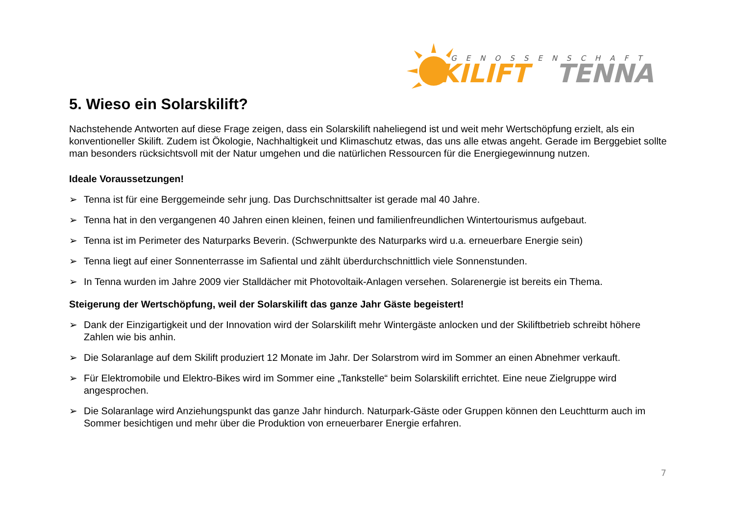GENOSSENSCHAFT
SKILIFT
TENNA
5. Wieso ein Solarskilift?
Nachstehende Antworten auf diese Frage zeigen, dass ein Solarskilift naheliegend ist und weit mehr Wertschöpfung erzielt, als ein konventioneller Skilift. Zudem ist Ökologie, Nachhaltigkeit und Klimaschutz etwas, das uns alle etwas angeht. Gerade im Berggebiet sollte man besonders rücksichtsvoll mit der Natur umgehen und die natürlichen Ressourcen für die Energiegewinnung nutzen.
Ideale Voraussetzungen!
➢ Tenna ist für eine Berggemeinde sehr jung. Das Durchschnittsalter ist gerade mal 40 Jahre.
➢ Tenna hat in den vergangenen 40 Jahren einen kleinen, feinen und familienfreundlichen Wintertourismus aufgebaut.
➢ Tenna ist im Perimeter des Naturparks Beverin. (Schwerpunkte des Naturparks wird u.a. erneuerbare Energie sein)
➢ Tenna liegt auf einer Sonnenterrasse im Safiental und zählt überdurchschnittlich viele Sonnenstunden.
➢ In Tenna wurden im Jahre 2009 vier Stalldächer mit Photovoltaik-Anlagen versehen. Solarenergie ist bereits ein Thema.
Steigerung der Wertschöpfung, weil der Solarskilift das ganze Jahr Gäste begeistert!
➢ Dank der Einzigartigkeit und der Innovation wird der Solarskilift mehr Wintergäste anlocken und der Skiliftbetrieb schreibt höhere Zahlen wie bis anhin.
➢ Die Solaranlage auf dem Skilift produziert 12 Monate im Jahr. Der Solarstrom wird im Sommer an einen Abnehmer verkauft.
➢ Für Elektromobile und Elektro-Bikes wird im Sommer eine „Tankstelle“ beim Solarskilift errichtet. Eine neue Zielgruppe wird angesprochen.
➢ Die Solaranlage wird Anziehungspunkt das ganze Jahr hindurch. Naturpark-Gäste oder Gruppen können den Leuchtturm auch im Sommer besichtigen und mehr über die Produktion von erneuerbarer Energie erfahren.
7